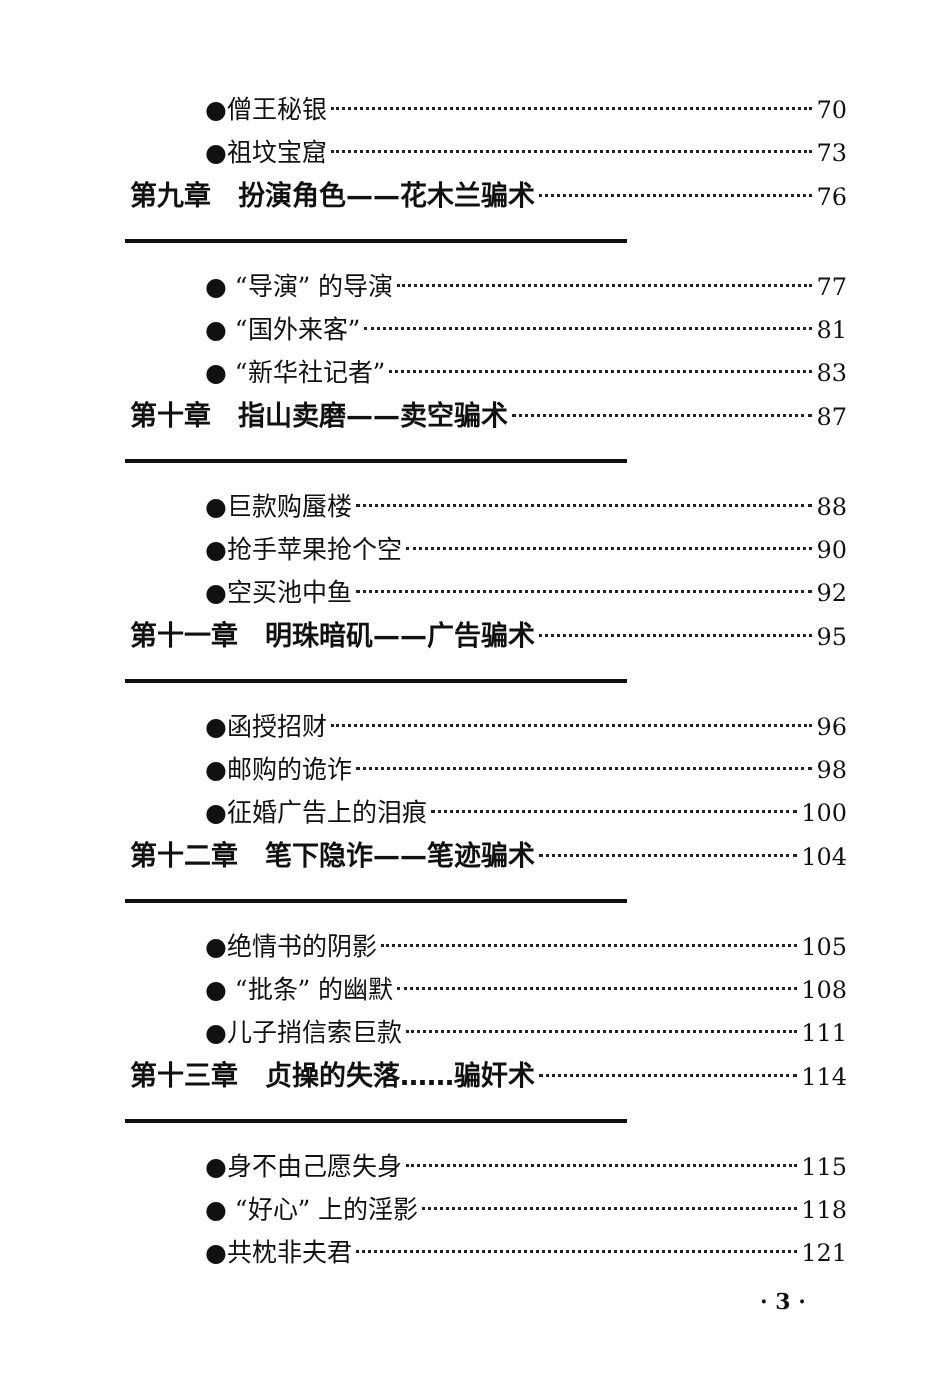●僧王秘银 70
●祖坟宝窟 73
第九章　扮演角色——花木兰骗术 76
● “导演” 的导演 77
● “国外来客” 81
● “新华社记者” 83
第十章　指山卖磨——卖空骗术 87
●巨款购蜃楼 88
●抢手苹果抢个空 90
●空买池中鱼 92
第十一章　明珠暗矶——广告骗术 95
●函授招财 96
●邮购的诡诈 98
●征婚广告上的泪痕 100
第十二章　笔下隐诈——笔迹骗术 104
●绝情书的阴影 105
● “批条” 的幽默 108
●儿子捎信索巨款 111
第十三章　贞操的失落……骗奸术 114
●身不由己愿失身 115
● “好心” 上的淫影 118
●共枕非夫君 121
· 3 ·